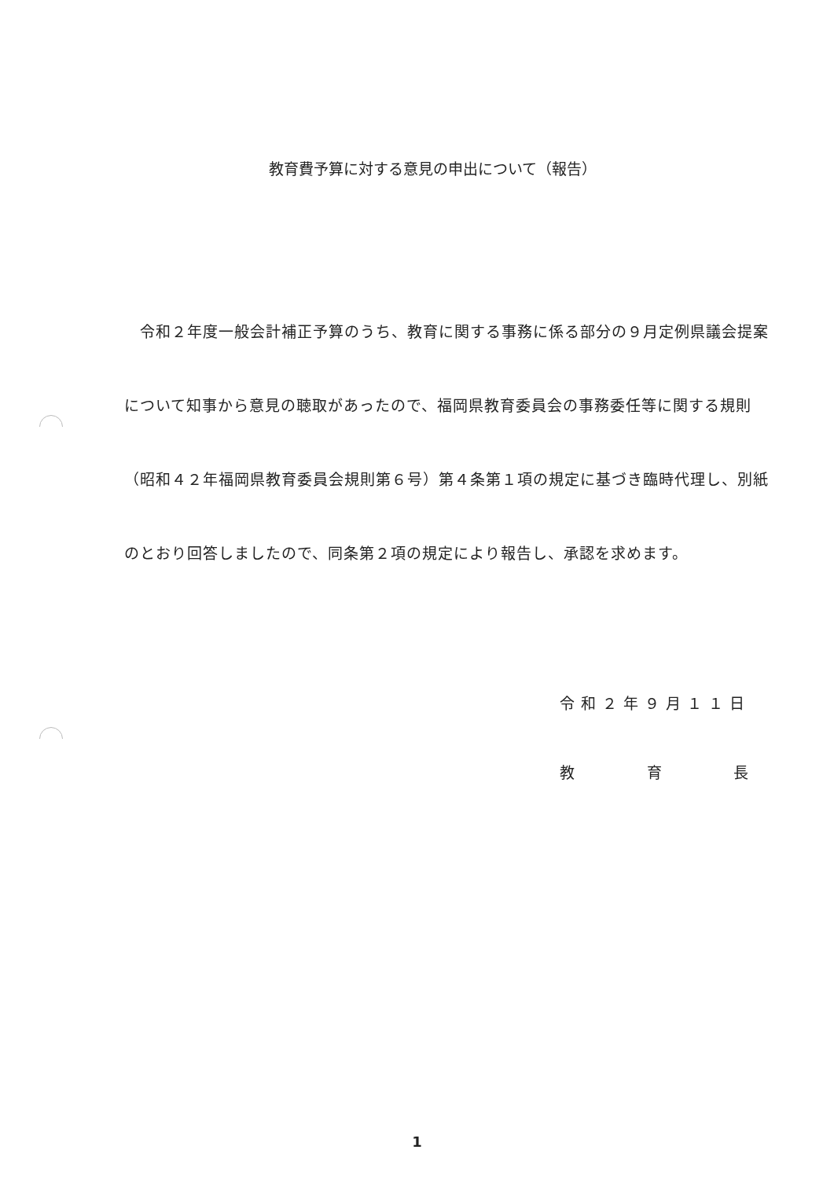教育費予算に対する意見の申出について（報告）
　令和２年度一般会計補正予算のうち、教育に関する事務に係る部分の９月定例県議会提案について知事から意見の聴取があったので、福岡県教育委員会の事務委任等に関する規則（昭和４２年福岡県教育委員会規則第６号）第４条第１項の規定に基づき臨時代理し、別紙のとおり回答しましたので、同条第２項の規定により報告し、承認を求めます。
令和２年９月１１日
教 育 長
1